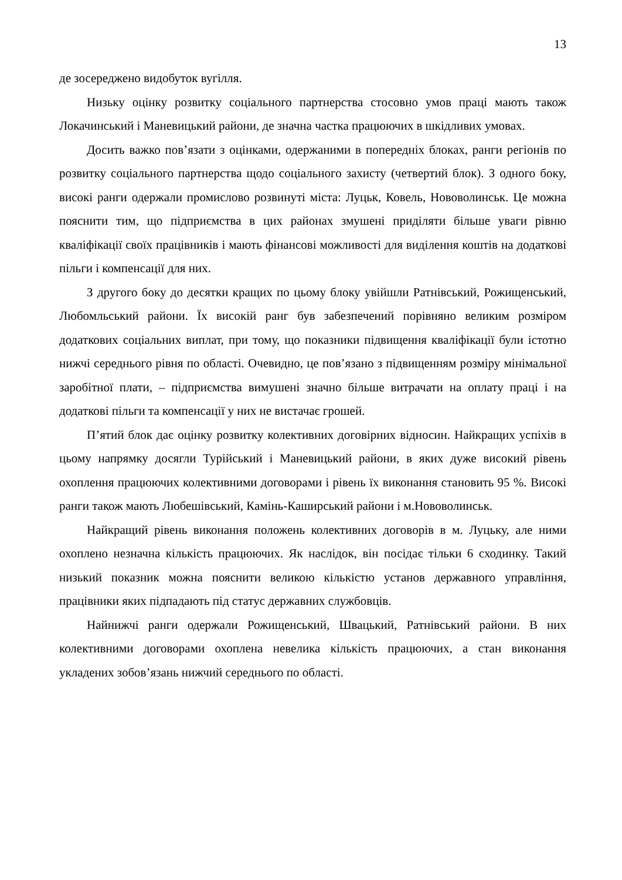13
де зосереджено видобуток вугілля.
Низьку оцінку розвитку соціального партнерства стосовно умов праці мають також Локачинський і Маневицький райони, де значна частка працюючих в шкідливих умовах.
Досить важко пов’язати з оцінками, одержаними в попередніх блоках, ранги регіонів по розвитку соціального партнерства щодо соціального захисту (четвертий блок). З одного боку, високі ранги одержали промислово розвинуті міста: Луцьк, Ковель, Нововолинськ. Це можна пояснити тим, що підприємства в цих районах змушені приділяти більше уваги рівню кваліфікації своїх працівників і мають фінансові можливості для виділення коштів на додаткові пільги і компенсації для них.
З другого боку до десятки кращих по цьому блоку увійшли Ратнівський, Рожищенський, Любомльський райони. Їх високій ранг був забезпечений порівняно великим розміром додаткових соціальних виплат, при тому, що показники підвищення кваліфікації були істотно нижчі середнього рівня по області. Очевидно, це пов’язано з підвищенням розміру мінімальної заробітної плати, – підприємства вимушені значно більше витрачати на оплату праці і на додаткові пільги та компенсації у них не вистачає грошей.
П’ятий блок дає оцінку розвитку колективних договірних відносин. Найкращих успіхів в цьому напрямку досягли Турійський і Маневицький райони, в яких дуже високий рівень охоплення працюючих колективними договорами і рівень їх виконання становить 95 %. Високі ранги також мають Любешівський, Камінь-Каширський райони і м.Нововолинськ.
Найкращий рівень виконання положень колективних договорів в м. Луцьку, але ними охоплено незначна кількість працюючих. Як наслідок, він посідає тільки 6 сходинку. Такий низький показник можна пояснити великою кількістю установ державного управління, працівники яких підпадають під статус державних службовців.
Найнижчі ранги одержали Рожищенський, Швацький, Ратнівський райони. В них колективними договорами охоплена невелика кількість працюючих, а стан виконання укладених зобов’язань нижчий середнього по області.